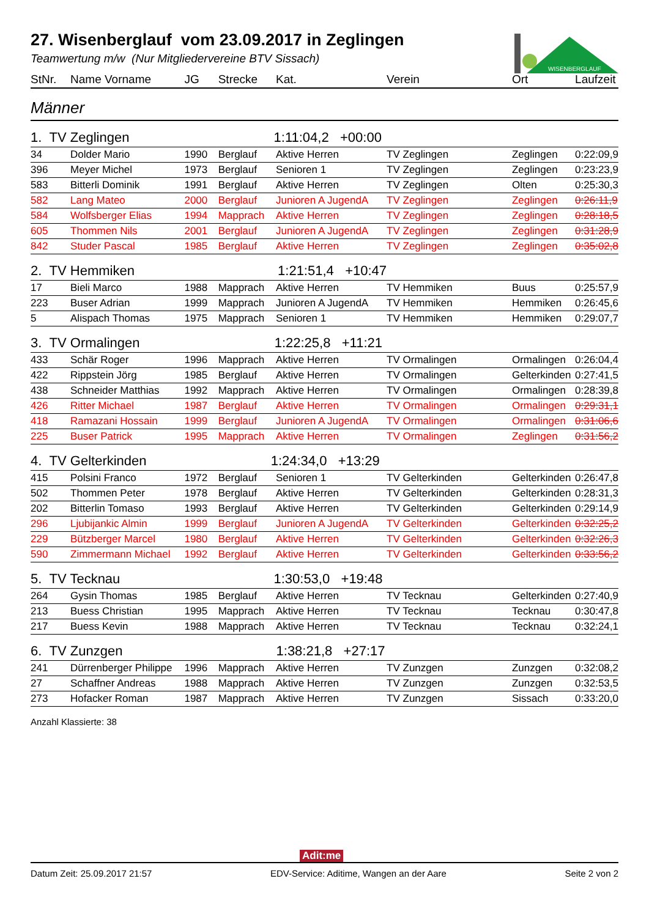WISENBERGLAUF
27. Wisenberglauf vom 23.09.2017 in Zeglingen
Teamwertung m/w (Nur Mitgliedervereine BTV Sissach)
| StNr. | Name Vorname | JG | Strecke | Kat. | Verein | Ort | Laufzeit |
| --- | --- | --- | --- | --- | --- | --- | --- |
| Männer | | | | | | | |
| 1. TV Zeglingen 1:11:04,2 +00:00 | | | | | | | |
| 34 | Dolder Mario | 1990 | Berglauf | Aktive Herren | TV Zeglingen | Zeglingen | 0:22:09,9 |
| 396 | Meyer Michel | 1973 | Berglauf | Senioren 1 | TV Zeglingen | Zeglingen | 0:23:23,9 |
| 583 | Bitterli Dominik | 1991 | Berglauf | Aktive Herren | TV Zeglingen | Olten | 0:25:30,3 |
| 582 | Lang Mateo | 2000 | Berglauf | Junioren A JugendA | TV Zeglingen | Zeglingen | 0:26:11,9 |
| 584 | Wolfsberger Elias | 1994 | Mapprach | Aktive Herren | TV Zeglingen | Zeglingen | 0:28:18,5 |
| 605 | Thommen Nils | 2001 | Berglauf | Junioren A JugendA | TV Zeglingen | Zeglingen | 0:31:28,9 |
| 842 | Studer Pascal | 1985 | Berglauf | Aktive Herren | TV Zeglingen | Zeglingen | 0:35:02,8 |
| 2. TV Hemmiken 1:21:51,4 +10:47 | | | | | | | |
| 17 | Bieli Marco | 1988 | Mapprach | Aktive Herren | TV Hemmiken | Buus | 0:25:57,9 |
| 223 | Buser Adrian | 1999 | Mapprach | Junioren A JugendA | TV Hemmiken | Hemmiken | 0:26:45,6 |
| 5 | Alispach Thomas | 1975 | Mapprach | Senioren 1 | TV Hemmiken | Hemmiken | 0:29:07,7 |
| 3. TV Ormalingen 1:22:25,8 +11:21 | | | | | | | |
| 433 | Schär Roger | 1996 | Mapprach | Aktive Herren | TV Ormalingen | Ormalingen | 0:26:04,4 |
| 422 | Rippstein Jörg | 1985 | Berglauf | Aktive Herren | TV Ormalingen | Gelterkinden | 0:27:41,5 |
| 438 | Schneider Matthias | 1992 | Mapprach | Aktive Herren | TV Ormalingen | Ormalingen | 0:28:39,8 |
| 426 | Ritter Michael | 1987 | Berglauf | Aktive Herren | TV Ormalingen | Ormalingen | 0:29:31,1 |
| 418 | Ramazani Hossain | 1999 | Berglauf | Junioren A JugendA | TV Ormalingen | Ormalingen | 0:31:06,6 |
| 225 | Buser Patrick | 1995 | Mapprach | Aktive Herren | TV Ormalingen | Zeglingen | 0:31:56,2 |
| 4. TV Gelterkinden 1:24:34,0 +13:29 | | | | | | | |
| 415 | Polsini Franco | 1972 | Berglauf | Senioren 1 | TV Gelterkinden | Gelterkinden | 0:26:47,8 |
| 502 | Thommen Peter | 1978 | Berglauf | Aktive Herren | TV Gelterkinden | Gelterkinden | 0:28:31,3 |
| 202 | Bitterlin Tomaso | 1993 | Berglauf | Aktive Herren | TV Gelterkinden | Gelterkinden | 0:29:14,9 |
| 296 | Ljubijankic Almin | 1999 | Berglauf | Junioren A JugendA | TV Gelterkinden | Gelterkinden | 0:32:25,2 |
| 229 | Bützberger Marcel | 1980 | Berglauf | Aktive Herren | TV Gelterkinden | Gelterkinden | 0:32:26,3 |
| 590 | Zimmermann Michael | 1992 | Berglauf | Aktive Herren | TV Gelterkinden | Gelterkinden | 0:33:56,2 |
| 5. TV Tecknau 1:30:53,0 +19:48 | | | | | | | |
| 264 | Gysin Thomas | 1985 | Berglauf | Aktive Herren | TV Tecknau | Gelterkinden | 0:27:40,9 |
| 213 | Buess Christian | 1995 | Mapprach | Aktive Herren | TV Tecknau | Tecknau | 0:30:47,8 |
| 217 | Buess Kevin | 1988 | Mapprach | Aktive Herren | TV Tecknau | Tecknau | 0:32:24,1 |
| 6. TV Zunzgen 1:38:21,8 +27:17 | | | | | | | |
| 241 | Dürrenberger Philippe | 1996 | Mapprach | Aktive Herren | TV Zunzgen | Zunzgen | 0:32:08,2 |
| 27 | Schaffner Andreas | 1988 | Mapprach | Aktive Herren | TV Zunzgen | Zunzgen | 0:32:53,5 |
| 273 | Hofacker Roman | 1987 | Mapprach | Aktive Herren | TV Zunzgen | Sissach | 0:33:20,0 |
Anzahl Klassierte: 38
Adit:me
Datum Zeit: 25.09.2017 21:57 EDV-Service: Aditime, Wangen an der Aare Seite 2 von 2